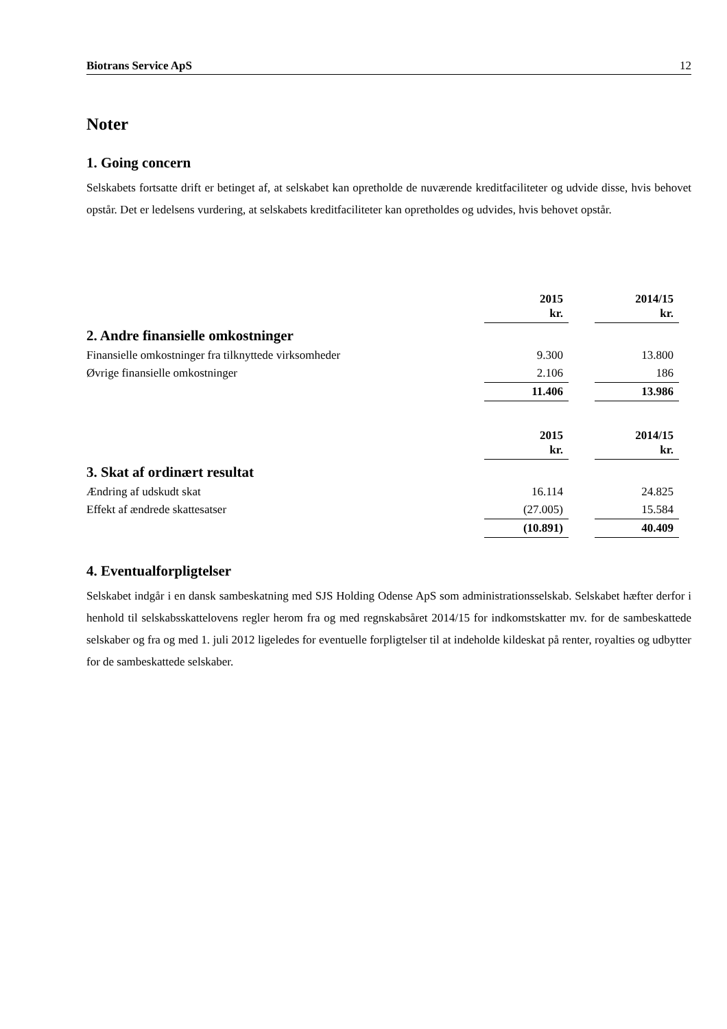Biotrans Service ApS 12
Noter
1. Going concern
Selskabets fortsatte drift er betinget af, at selskabet kan opretholde de nuværende kreditfaciliteter og udvide disse, hvis behovet opstår. Det er ledelsens vurdering, at selskabets kreditfaciliteter kan opretholdes og udvides, hvis behovet opstår.
| | 2015 kr. | | 2014/15 kr. |
| 2. Andre finansielle omkostninger | | | |
| Finansielle omkostninger fra tilknyttede virksomheder | 9.300 | | 13.800 |
| Øvrige finansielle omkostninger | 2.106 | | 186 |
| | 11.406 | | 13.986 |
| | 2015 kr. | | 2014/15 kr. |
| 3. Skat af ordinært resultat | | | |
| Ændring af udskudt skat | 16.114 | | 24.825 |
| Effekt af ændrede skattesatser | (27.005) | | 15.584 |
| | (10.891) | | 40.409 |
4. Eventualforpligtelser
Selskabet indgår i en dansk sambeskatning med SJS Holding Odense ApS som administrationsselskab. Selskabet hæfter derfor i henhold til selskabsskattelovens regler herom fra og med regnskabsåret 2014/15 for indkomstskatter mv. for de sambeskattede selskaber og fra og med 1. juli 2012 ligeledes for eventuelle forpligtelser til at indeholde kildeskat på renter, royalties og udbytter for de sambeskattede selskaber.